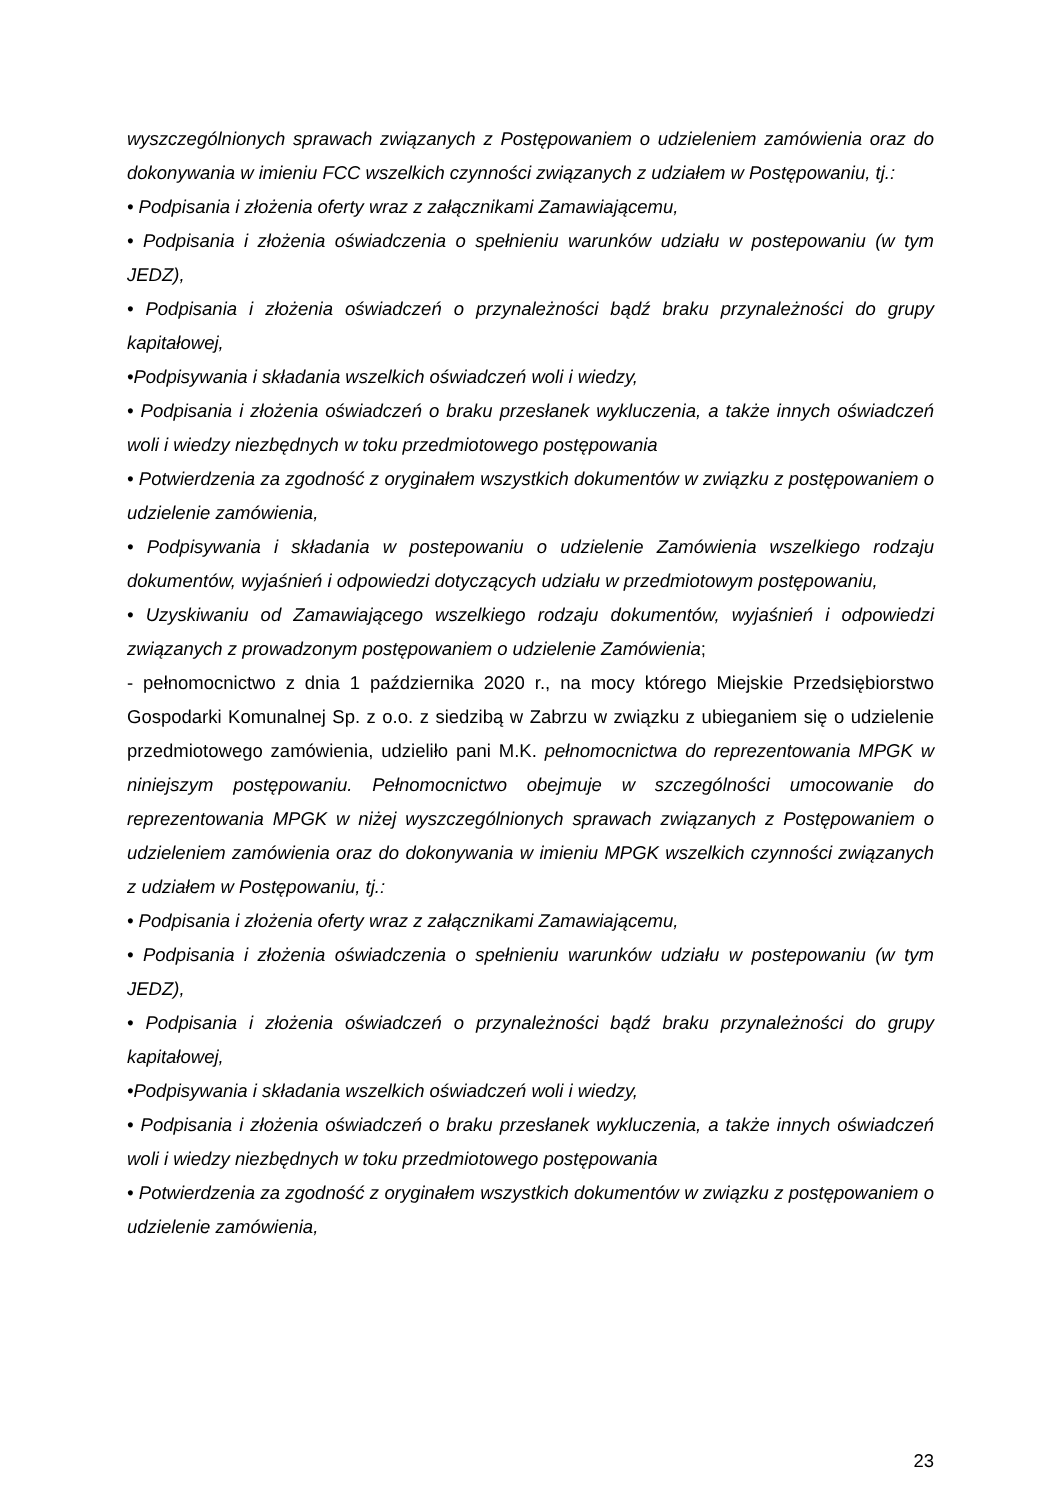wyszczególnionych sprawach związanych z Postępowaniem o udzieleniem zamówienia oraz do dokonywania w imieniu FCC wszelkich czynności związanych z udziałem w Postępowaniu, tj.:
• Podpisania i złożenia oferty wraz z załącznikami Zamawiającemu,
• Podpisania i złożenia oświadczenia o spełnieniu warunków udziału w postepowaniu (w tym JEDZ),
• Podpisania i złożenia oświadczeń o przynależności bądź braku przynależności do grupy kapitałowej,
•Podpisywania i składania wszelkich oświadczeń woli i wiedzy,
• Podpisania i złożenia oświadczeń o braku przesłanek wykluczenia, a także innych oświadczeń woli i wiedzy niezbędnych w toku przedmiotowego postępowania
• Potwierdzenia za zgodność z oryginałem wszystkich dokumentów w związku z postępowaniem o udzielenie zamówienia,
• Podpisywania i składania w postepowaniu o udzielenie Zamówienia wszelkiego rodzaju dokumentów, wyjaśnień i odpowiedzi dotyczących udziału w przedmiotowym postępowaniu,
• Uzyskiwaniu od Zamawiającego wszelkiego rodzaju dokumentów, wyjaśnień i odpowiedzi związanych z prowadzonym postępowaniem o udzielenie Zamówienia;
- pełnomocnictwo z dnia 1 października 2020 r., na mocy którego Miejskie Przedsiębiorstwo Gospodarki Komunalnej Sp. z o.o. z siedzibą w Zabrzu w związku z ubieganiem się o udzielenie przedmiotowego zamówienia, udzieliło pani M.K. pełnomocnictwa do reprezentowania MPGK w niniejszym postępowaniu. Pełnomocnictwo obejmuje w szczególności umocowanie do reprezentowania MPGK w niżej wyszczególnionych sprawach związanych z Postępowaniem o udzieleniem zamówienia oraz do dokonywania w imieniu MPGK wszelkich czynności związanych z udziałem w Postępowaniu, tj.:
• Podpisania i złożenia oferty wraz z załącznikami Zamawiającemu,
• Podpisania i złożenia oświadczenia o spełnieniu warunków udziału w postepowaniu (w tym JEDZ),
• Podpisania i złożenia oświadczeń o przynależności bądź braku przynależności do grupy kapitałowej,
•Podpisywania i składania wszelkich oświadczeń woli i wiedzy,
• Podpisania i złożenia oświadczeń o braku przesłanek wykluczenia, a także innych oświadczeń woli i wiedzy niezbędnych w toku przedmiotowego postępowania
• Potwierdzenia za zgodność z oryginałem wszystkich dokumentów w związku z postępowaniem o udzielenie zamówienia,
23